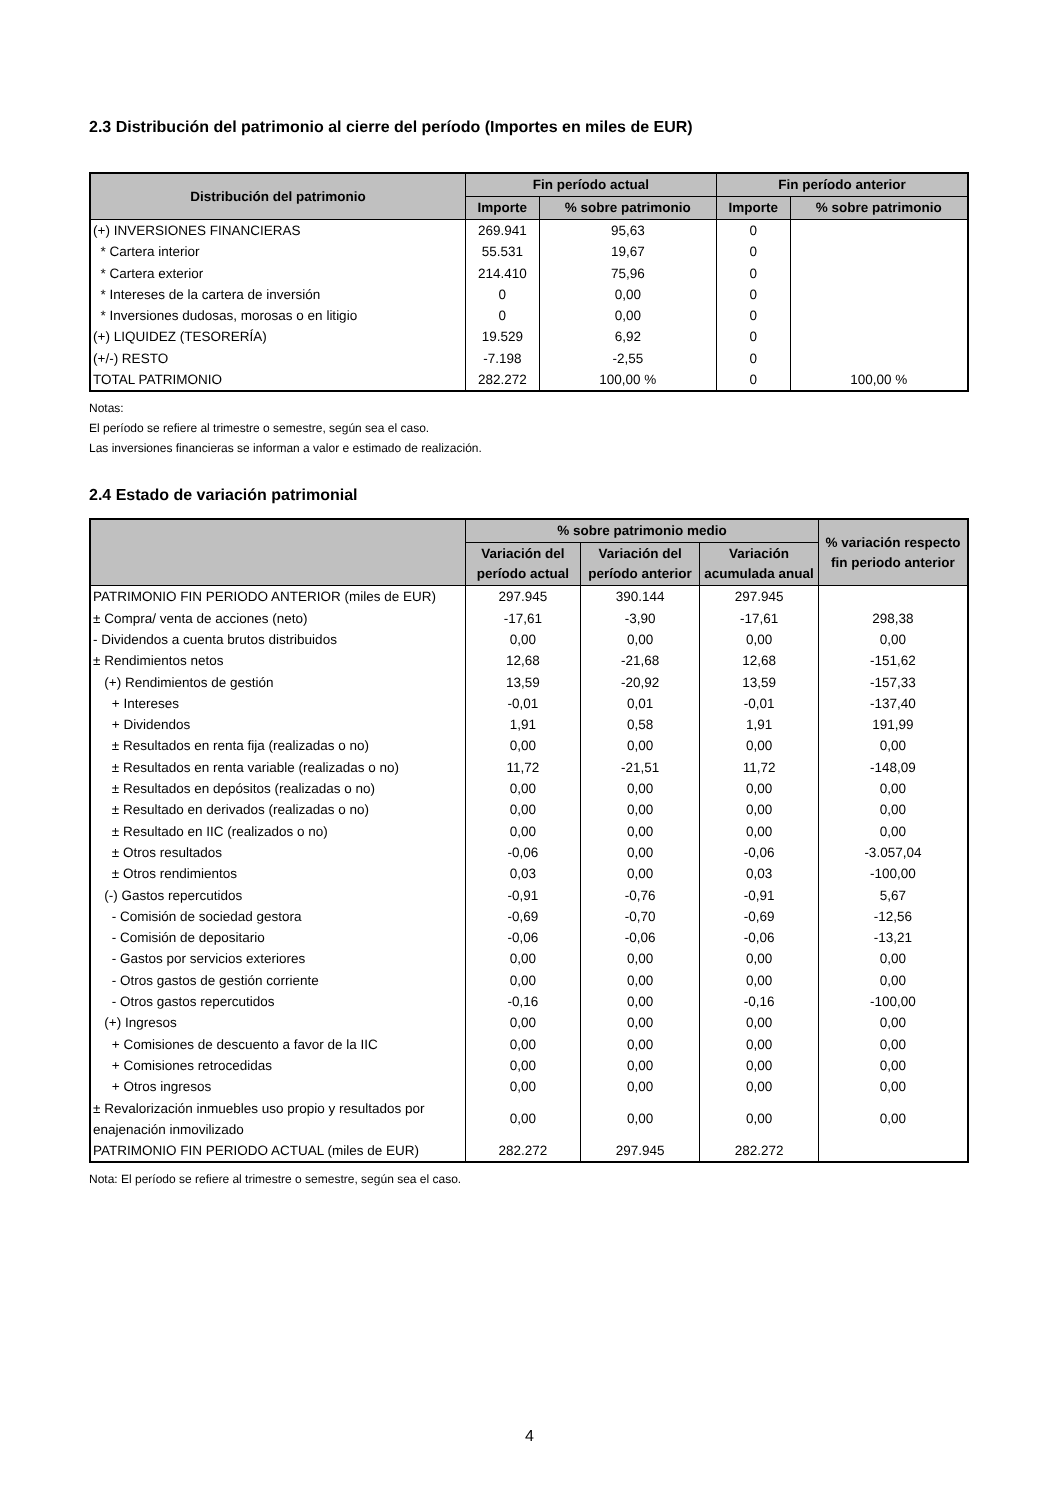2.3 Distribución del patrimonio al cierre del período (Importes en miles de EUR)
| Distribución del patrimonio | Fin período actual | | Fin período anterior | |
| --- | --- | --- | --- | --- |
| | Importe | % sobre patrimonio | Importe | % sobre patrimonio |
| (+) INVERSIONES FINANCIERAS | 269.941 | 95,63 | 0 | |
| * Cartera interior | 55.531 | 19,67 | 0 | |
| * Cartera exterior | 214.410 | 75,96 | 0 | |
| * Intereses de la cartera de inversión | 0 | 0,00 | 0 | |
| * Inversiones dudosas, morosas o en litigio | 0 | 0,00 | 0 | |
| (+) LIQUIDEZ (TESORERÍA) | 19.529 | 6,92 | 0 | |
| (+/-) RESTO | -7.198 | -2,55 | 0 | |
| TOTAL PATRIMONIO | 282.272 | 100,00 % | 0 | 100,00 % |
Notas:
El período se refiere al trimestre o semestre, según sea el caso.
Las inversiones financieras se informan a valor e estimado de realización.
2.4 Estado de variación patrimonial
| | % sobre patrimonio medio | | | % variación respecto fin periodo anterior |
| --- | --- | --- | --- | --- |
| | Variación del período actual | Variación del período anterior | Variación acumulada anual | |
| PATRIMONIO FIN PERIODO ANTERIOR (miles de EUR) | 297.945 | 390.144 | 297.945 | |
| ± Compra/ venta de acciones (neto) | -17,61 | -3,90 | -17,61 | 298,38 |
| - Dividendos a cuenta brutos distribuidos | 0,00 | 0,00 | 0,00 | 0,00 |
| ± Rendimientos netos | 12,68 | -21,68 | 12,68 | -151,62 |
| (+) Rendimientos de gestión | 13,59 | -20,92 | 13,59 | -157,33 |
| + Intereses | -0,01 | 0,01 | -0,01 | -137,40 |
| + Dividendos | 1,91 | 0,58 | 1,91 | 191,99 |
| ± Resultados en renta fija (realizadas o no) | 0,00 | 0,00 | 0,00 | 0,00 |
| ± Resultados en renta variable (realizadas o no) | 11,72 | -21,51 | 11,72 | -148,09 |
| ± Resultados en depósitos (realizadas o no) | 0,00 | 0,00 | 0,00 | 0,00 |
| ± Resultado en derivados (realizadas o no) | 0,00 | 0,00 | 0,00 | 0,00 |
| ± Resultado en IIC (realizados o no) | 0,00 | 0,00 | 0,00 | 0,00 |
| ± Otros resultados | -0,06 | 0,00 | -0,06 | -3.057,04 |
| ± Otros rendimientos | 0,03 | 0,00 | 0,03 | -100,00 |
| (-) Gastos repercutidos | -0,91 | -0,76 | -0,91 | 5,67 |
| - Comisión de sociedad gestora | -0,69 | -0,70 | -0,69 | -12,56 |
| - Comisión de depositario | -0,06 | -0,06 | -0,06 | -13,21 |
| - Gastos por servicios exteriores | 0,00 | 0,00 | 0,00 | 0,00 |
| - Otros gastos de gestión corriente | 0,00 | 0,00 | 0,00 | 0,00 |
| - Otros gastos repercutidos | -0,16 | 0,00 | -0,16 | -100,00 |
| (+) Ingresos | 0,00 | 0,00 | 0,00 | 0,00 |
| + Comisiones de descuento a favor de la IIC | 0,00 | 0,00 | 0,00 | 0,00 |
| + Comisiones retrocedidas | 0,00 | 0,00 | 0,00 | 0,00 |
| + Otros ingresos | 0,00 | 0,00 | 0,00 | 0,00 |
| ± Revalorización inmuebles uso propio y resultados por enajenación inmovilizado | 0,00 | 0,00 | 0,00 | 0,00 |
| PATRIMONIO FIN PERIODO ACTUAL (miles de EUR) | 282.272 | 297.945 | 282.272 | |
Nota: El período se refiere al trimestre o semestre, según sea el caso.
4